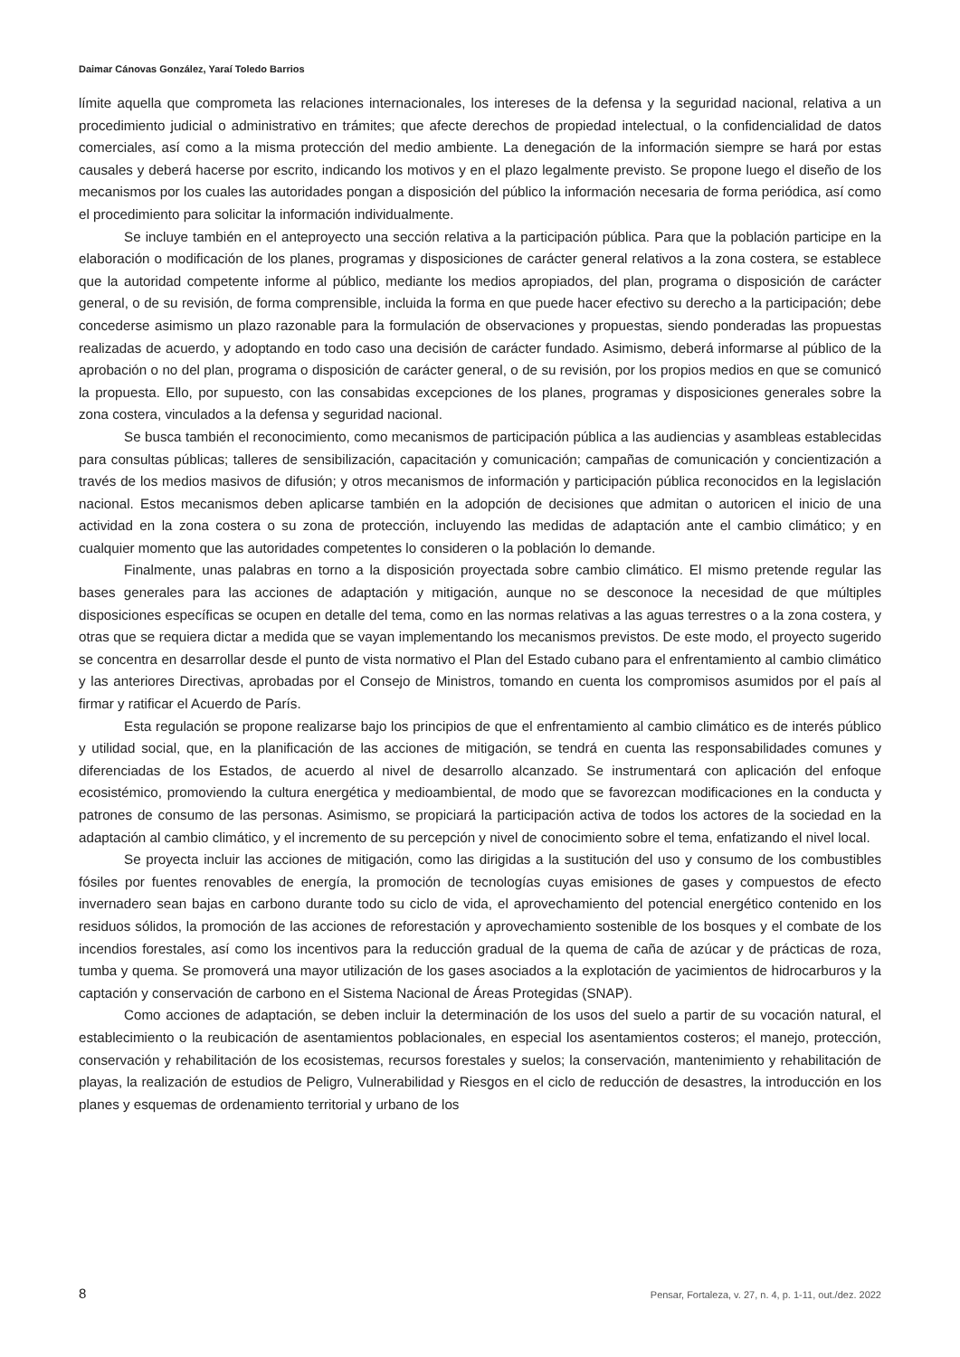Daimar Cánovas González, Yaraí Toledo Barrios
límite aquella que comprometa las relaciones internacionales, los intereses de la defensa y la seguridad nacional, relativa a un procedimiento judicial o administrativo en trámites; que afecte derechos de propiedad intelectual, o la confidencialidad de datos comerciales, así como a la misma protección del medio ambiente. La denegación de la información siempre se hará por estas causales y deberá hacerse por escrito, indicando los motivos y en el plazo legalmente previsto. Se propone luego el diseño de los mecanismos por los cuales las autoridades pongan a disposición del público la información necesaria de forma periódica, así como el procedimiento para solicitar la información individualmente.
Se incluye también en el anteproyecto una sección relativa a la participación pública. Para que la población participe en la elaboración o modificación de los planes, programas y disposiciones de carácter general relativos a la zona costera, se establece que la autoridad competente informe al público, mediante los medios apropiados, del plan, programa o disposición de carácter general, o de su revisión, de forma comprensible, incluida la forma en que puede hacer efectivo su derecho a la participación; debe concederse asimismo un plazo razonable para la formulación de observaciones y propuestas, siendo ponderadas las propuestas realizadas de acuerdo, y adoptando en todo caso una decisión de carácter fundado. Asimismo, deberá informarse al público de la aprobación o no del plan, programa o disposición de carácter general, o de su revisión, por los propios medios en que se comunicó la propuesta. Ello, por supuesto, con las consabidas excepciones de los planes, programas y disposiciones generales sobre la zona costera, vinculados a la defensa y seguridad nacional.
Se busca también el reconocimiento, como mecanismos de participación pública a las audiencias y asambleas establecidas para consultas públicas; talleres de sensibilización, capacitación y comunicación; campañas de comunicación y concientización a través de los medios masivos de difusión; y otros mecanismos de información y participación pública reconocidos en la legislación nacional. Estos mecanismos deben aplicarse también en la adopción de decisiones que admitan o autoricen el inicio de una actividad en la zona costera o su zona de protección, incluyendo las medidas de adaptación ante el cambio climático; y en cualquier momento que las autoridades competentes lo consideren o la población lo demande.
Finalmente, unas palabras en torno a la disposición proyectada sobre cambio climático. El mismo pretende regular las bases generales para las acciones de adaptación y mitigación, aunque no se desconoce la necesidad de que múltiples disposiciones específicas se ocupen en detalle del tema, como en las normas relativas a las aguas terrestres o a la zona costera, y otras que se requiera dictar a medida que se vayan implementando los mecanismos previstos. De este modo, el proyecto sugerido se concentra en desarrollar desde el punto de vista normativo el Plan del Estado cubano para el enfrentamiento al cambio climático y las anteriores Directivas, aprobadas por el Consejo de Ministros, tomando en cuenta los compromisos asumidos por el país al firmar y ratificar el Acuerdo de París.
Esta regulación se propone realizarse bajo los principios de que el enfrentamiento al cambio climático es de interés público y utilidad social, que, en la planificación de las acciones de mitigación, se tendrá en cuenta las responsabilidades comunes y diferenciadas de los Estados, de acuerdo al nivel de desarrollo alcanzado. Se instrumentará con aplicación del enfoque ecosistémico, promoviendo la cultura energética y medioambiental, de modo que se favorezcan modificaciones en la conducta y patrones de consumo de las personas. Asimismo, se propiciará la participación activa de todos los actores de la sociedad en la adaptación al cambio climático, y el incremento de su percepción y nivel de conocimiento sobre el tema, enfatizando el nivel local.
Se proyecta incluir las acciones de mitigación, como las dirigidas a la sustitución del uso y consumo de los combustibles fósiles por fuentes renovables de energía, la promoción de tecnologías cuyas emisiones de gases y compuestos de efecto invernadero sean bajas en carbono durante todo su ciclo de vida, el aprovechamiento del potencial energético contenido en los residuos sólidos, la promoción de las acciones de reforestación y aprovechamiento sostenible de los bosques y el combate de los incendios forestales, así como los incentivos para la reducción gradual de la quema de caña de azúcar y de prácticas de roza, tumba y quema. Se promoverá una mayor utilización de los gases asociados a la explotación de yacimientos de hidrocarburos y la captación y conservación de carbono en el Sistema Nacional de Áreas Protegidas (SNAP).
Como acciones de adaptación, se deben incluir la determinación de los usos del suelo a partir de su vocación natural, el establecimiento o la reubicación de asentamientos poblacionales, en especial los asentamientos costeros; el manejo, protección, conservación y rehabilitación de los ecosistemas, recursos forestales y suelos; la conservación, mantenimiento y rehabilitación de playas, la realización de estudios de Peligro, Vulnerabilidad y Riesgos en el ciclo de reducción de desastres, la introducción en los planes y esquemas de ordenamiento territorial y urbano de los
8 Pensar, Fortaleza, v. 27, n. 4, p. 1-11, out./dez. 2022